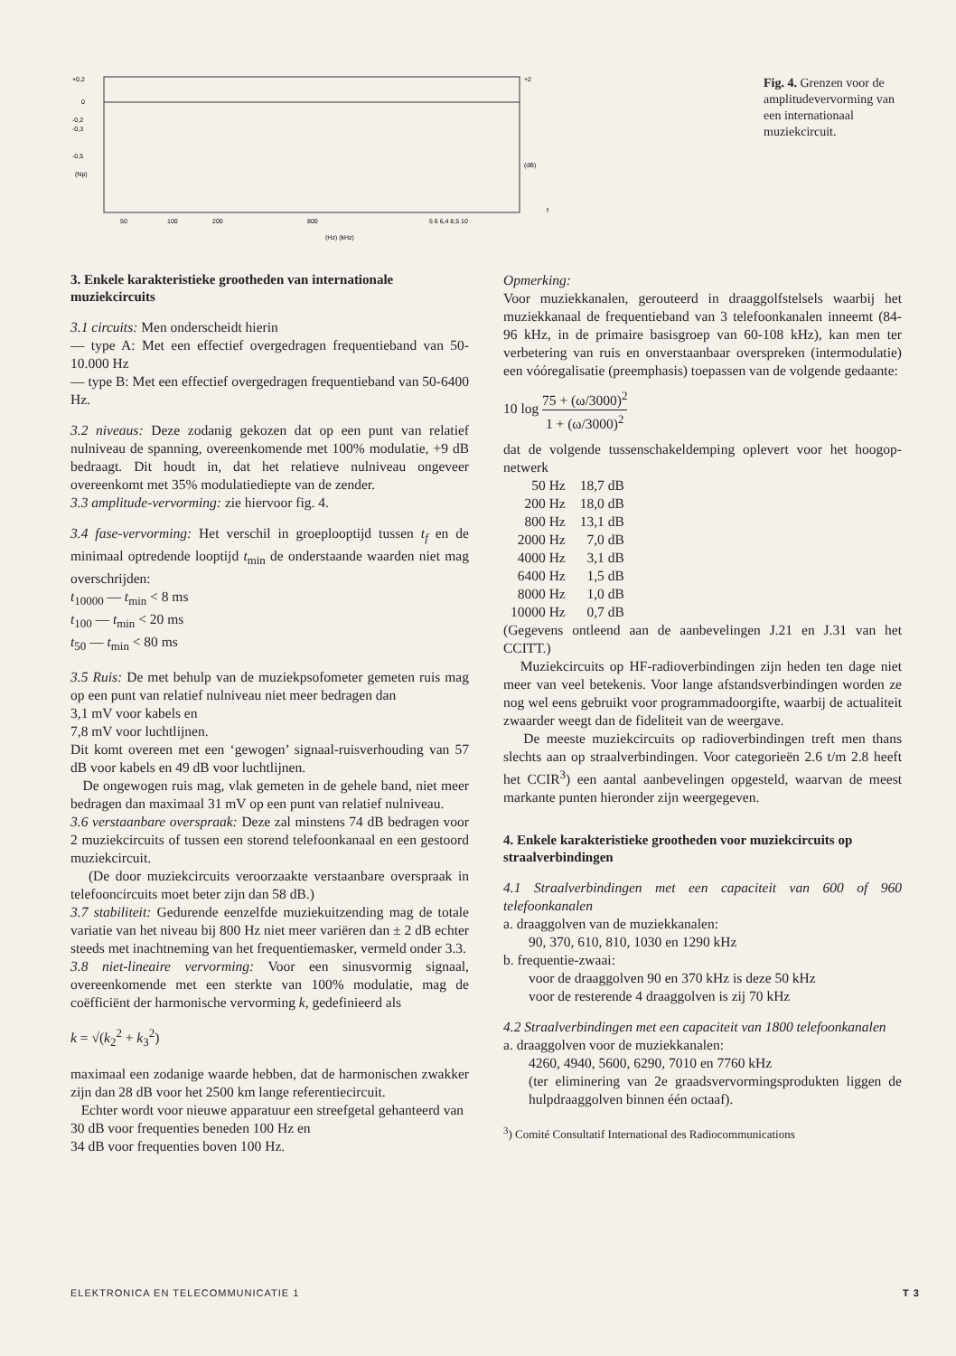+0,2
0
-0,2
-0,3
-0,5
(Np)
+2
(dB)
50
100
200
800
5 6 6,4 8,5 10
(Hz) (kHz)
f
Fig. 4. Grenzen voor de amplitudevervorming van een internationaal muziekcircuit.
3. Enkele karakteristieke grootheden van internationale muziekcircuits
3.1 circuits: Men onderscheidt hierin
— type A: Met een effectief overgedragen frequentieband van 50-10.000 Hz
— type B: Met een effectief overgedragen frequentieband van 50-6400 Hz.
3.2 niveaus: Deze zodanig gekozen dat op een punt van relatief nulniveau de spanning, overeenkomende met 100% modulatie, +9 dB bedraagt. Dit houdt in, dat het relatieve nulniveau ongeveer overeenkomt met 35% modulatiediepte van de zender.
3.3 amplitude-vervorming: zie hiervoor fig. 4.
3.4 fase-vervorming: Het verschil in groeplooptijd tussen t<sub>f</sub> en de minimaal optredende looptijd t<sub>min</sub> de onderstaande waarden niet mag overschrijden:
t<sub>10000</sub> — t<sub>min</sub> < 8 ms
t<sub>100</sub> — t<sub>min</sub> < 20 ms
t<sub>50</sub> — t<sub>min</sub> < 80 ms
3.5 Ruis: De met behulp van de muziekpsofometer gemeten ruis mag op een punt van relatief nulniveau niet meer bedragen dan
3,1 mV voor kabels en
7,8 mV voor luchtlijnen.
Dit komt overeen met een ‘gewogen’ signaal-ruisverhouding van 57 dB voor kabels en 49 dB voor luchtlijnen.
De ongewogen ruis mag, vlak gemeten in de gehele band, niet meer bedragen dan maximaal 31 mV op een punt van relatief nulniveau.
3.6 verstaanbare overspraak: Deze zal minstens 74 dB bedragen voor 2 muziekcircuits of tussen een storend telefoonkanaal en een gestoord muziekcircuit.
(De door muziekcircuits veroorzaakte verstaanbare overspraak in telefooncircuits moet beter zijn dan 58 dB.)
3.7 stabiliteit: Gedurende eenzelfde muziekuitzending mag de totale variatie van het niveau bij 800 Hz niet meer variëren dan ± 2 dB echter steeds met inachtneming van het frequentiemasker, vermeld onder 3.3.
3.8 niet-lineaire vervorming: Voor een sinusvormig signaal, overeenkomende met een sterkte van 100% modulatie, mag de coëfficiënt der harmonische vervorming k, gedefinieerd als
k = √(k<sub>2</sub><sup>2</sup> + k<sub>3</sub><sup>2</sup>)
maximaal een zodanige waarde hebben, dat de harmonischen zwakker zijn dan 28 dB voor het 2500 km lange referentiecircuit.
Echter wordt voor nieuwe apparatuur een streefgetal gehanteerd van
30 dB voor frequenties beneden 100 Hz en
34 dB voor frequenties boven 100 Hz.
Opmerking:
Voor muziekkanalen, gerouteerd in draaggolfstelsels waarbij het muziekkanaal de frequentieband van 3 telefoonkanalen inneemt (84-96 kHz, in de primaire basisgroep van 60-108 kHz), kan men ter verbetering van ruis en onverstaanbaar overspreken (intermodulatie) een vóóregalisatie (preemphasis) toepassen van de volgende gedaante:
10 log 75 + (ω/3000)<sup>2</sup> 1 + (ω/3000)<sup>2</sup>
dat de volgende tussenschakeldemping oplevert voor het hoogop-netwerk
| 50 Hz | 18,7 dB |
| 200 Hz | 18,0 dB |
| 800 Hz | 13,1 dB |
| 2000 Hz | 7,0 dB |
| 4000 Hz | 3,1 dB |
| 6400 Hz | 1,5 dB |
| 8000 Hz | 1,0 dB |
| 10000 Hz | 0,7 dB |
(Gegevens ontleend aan de aanbevelingen J.21 en J.31 van het CCITT.)
Muziekcircuits op HF-radioverbindingen zijn heden ten dage niet meer van veel betekenis. Voor lange afstandsverbindingen worden ze nog wel eens gebruikt voor programmadoorgifte, waarbij de actualiteit zwaarder weegt dan de fideliteit van de weergave.
De meeste muziekcircuits op radioverbindingen treft men thans slechts aan op straalverbindingen. Voor categorieën 2.6 t/m 2.8 heeft het CCIR<sup>3</sup>) een aantal aanbevelingen opgesteld, waarvan de meest markante punten hieronder zijn weergegeven.
4. Enkele karakteristieke grootheden voor muziekcircuits op straalverbindingen
4.1 Straalverbindingen met een capaciteit van 600 of 960 telefoonkanalen
a. draaggolven van de muziekkanalen:
90, 370, 610, 810, 1030 en 1290 kHz
b. frequentie-zwaai:
voor de draaggolven 90 en 370 kHz is deze 50 kHz
voor de resterende 4 draaggolven is zij 70 kHz
4.2 Straalverbindingen met een capaciteit van 1800 telefoonkanalen
a. draaggolven voor de muziekkanalen:
4260, 4940, 5600, 6290, 7010 en 7760 kHz
(ter eliminering van 2e graadsvervormingsprodukten liggen de hulpdraaggolven binnen één octaaf).
<sup>3</sup>) Comité Consultatif International des Radiocommunications
ELEKTRONICA EN TELECOMMUNICATIE 1 T 3